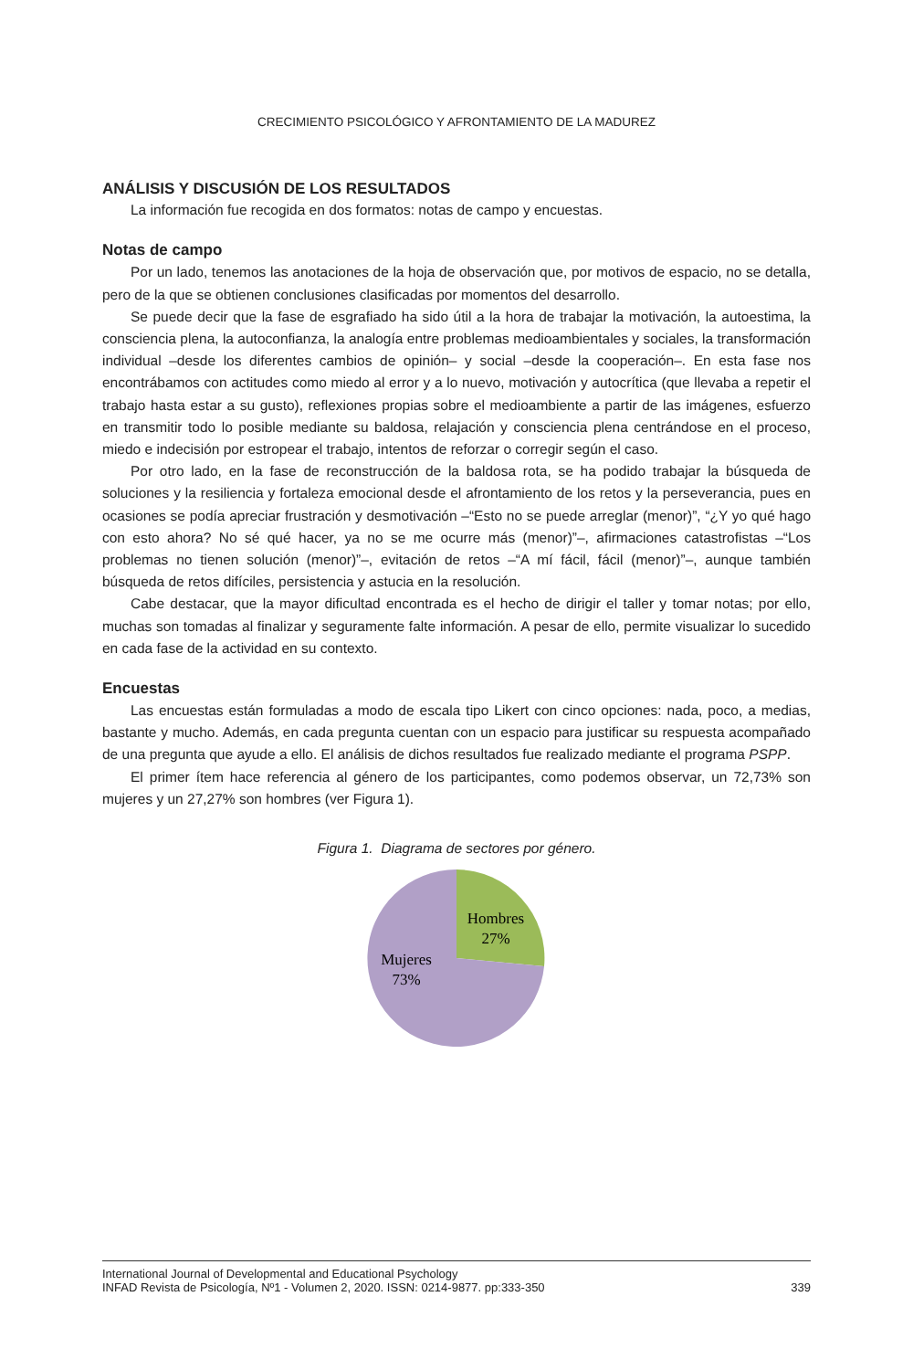CRECIMIENTO PSICOLÓGICO Y AFRONTAMIENTO DE LA MADUREZ
ANÁLISIS Y DISCUSIÓN DE LOS RESULTADOS
La información fue recogida en dos formatos: notas de campo y encuestas.
Notas de campo
Por un lado, tenemos las anotaciones de la hoja de observación que, por motivos de espacio, no se detalla, pero de la que se obtienen conclusiones clasificadas por momentos del desarrollo.
Se puede decir que la fase de esgrafiado ha sido útil a la hora de trabajar la motivación, la autoestima, la consciencia plena, la autoconfianza, la analogía entre problemas medioambientales y sociales, la transformación individual –desde los diferentes cambios de opinión– y social –desde la cooperación–. En esta fase nos encontrábamos con actitudes como miedo al error y a lo nuevo, motivación y autocrítica (que llevaba a repetir el trabajo hasta estar a su gusto), reflexiones propias sobre el medioambiente a partir de las imágenes, esfuerzo en transmitir todo lo posible mediante su baldosa, relajación y consciencia plena centrándose en el proceso, miedo e indecisión por estropear el trabajo, intentos de reforzar o corregir según el caso.
Por otro lado, en la fase de reconstrucción de la baldosa rota, se ha podido trabajar la búsqueda de soluciones y la resiliencia y fortaleza emocional desde el afrontamiento de los retos y la perseverancia, pues en ocasiones se podía apreciar frustración y desmotivación –“Esto no se puede arreglar (menor)”, “¿Y yo qué hago con esto ahora? No sé qué hacer, ya no se me ocurre más (menor)”–, afirmaciones catastrofistas –“Los problemas no tienen solución (menor)”–, evitación de retos –“A mí fácil, fácil (menor)”–, aunque también búsqueda de retos difíciles, persistencia y astucia en la resolución.
Cabe destacar, que la mayor dificultad encontrada es el hecho de dirigir el taller y tomar notas; por ello, muchas son tomadas al finalizar y seguramente falte información. A pesar de ello, permite visualizar lo sucedido en cada fase de la actividad en su contexto.
Encuestas
Las encuestas están formuladas a modo de escala tipo Likert con cinco opciones: nada, poco, a medias, bastante y mucho. Además, en cada pregunta cuentan con un espacio para justificar su respuesta acompañado de una pregunta que ayude a ello. El análisis de dichos resultados fue realizado mediante el programa PSPP.
El primer ítem hace referencia al género de los participantes, como podemos observar, un 72,73% son mujeres y un 27,27% son hombres (ver Figura 1).
Figura 1. Diagrama de sectores por género.
Hombres
27%
Mujeres
73%
International Journal of Developmental and Educational Psychology
INFAD Revista de Psicología, Nº1 - Volumen 2, 2020. ISSN: 0214-9877. pp:333-350
339